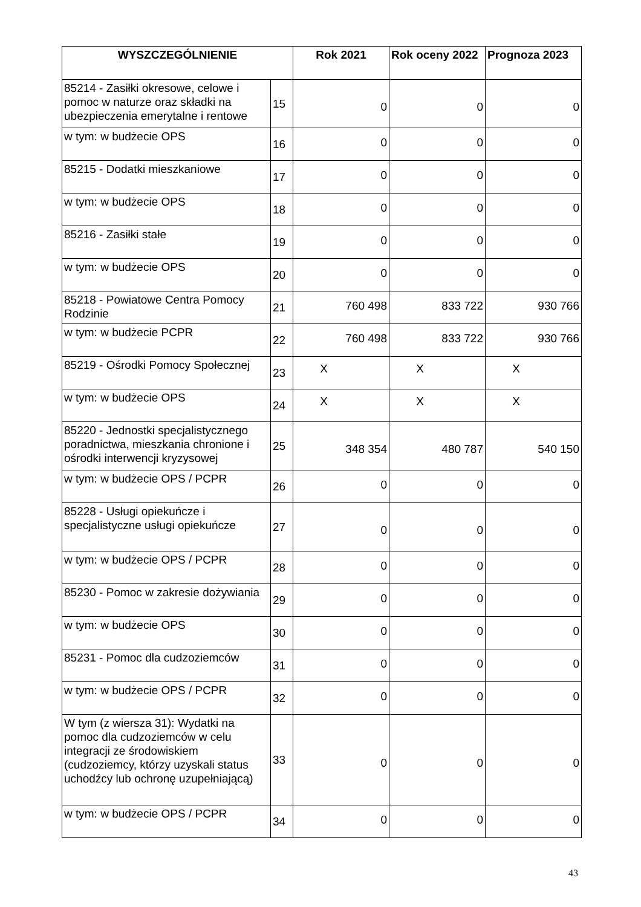| WYSZCZEGÓLNIENIE | | Rok 2021 | Rok oceny 2022 | Prognoza 2023 |
| --- | --- | --- | --- | --- |
| 85214 - Zasiłki okresowe, celowe i pomoc w naturze oraz składki na ubezpieczenia emerytalne i rentowe | 15 | 0 | 0 | 0 |
| w tym: w budżecie OPS | 16 | 0 | 0 | 0 |
| 85215 - Dodatki mieszkaniowe | 17 | 0 | 0 | 0 |
| w tym: w budżecie OPS | 18 | 0 | 0 | 0 |
| 85216 - Zasiłki stałe | 19 | 0 | 0 | 0 |
| w tym: w budżecie OPS | 20 | 0 | 0 | 0 |
| 85218 - Powiatowe Centra Pomocy Rodzinie | 21 | 760 498 | 833 722 | 930 766 |
| w tym: w budżecie PCPR | 22 | 760 498 | 833 722 | 930 766 |
| 85219 - Ośrodki Pomocy Społecznej | 23 | X | X | X |
| w tym: w budżecie OPS | 24 | X | X | X |
| 85220 - Jednostki specjalistycznego poradnictwa, mieszkania chronione i ośrodki interwencji kryzysowej | 25 | 348 354 | 480 787 | 540 150 |
| w tym: w budżecie OPS / PCPR | 26 | 0 | 0 | 0 |
| 85228 - Usługi opiekuńcze i specjalistyczne usługi opiekuńcze | 27 | 0 | 0 | 0 |
| w tym: w budżecie OPS / PCPR | 28 | 0 | 0 | 0 |
| 85230 - Pomoc w zakresie dożywiania | 29 | 0 | 0 | 0 |
| w tym: w budżecie OPS | 30 | 0 | 0 | 0 |
| 85231 - Pomoc dla cudzoziemców | 31 | 0 | 0 | 0 |
| w tym: w budżecie OPS / PCPR | 32 | 0 | 0 | 0 |
| W tym (z wiersza 31): Wydatki na pomoc dla cudzoziemców w celu integracji ze środowiskiem (cudzoziemcy, którzy uzyskali status uchodźcy lub ochronę uzupełniającą) | 33 | 0 | 0 | 0 |
| w tym: w budżecie OPS / PCPR | 34 | 0 | 0 | 0 |
43